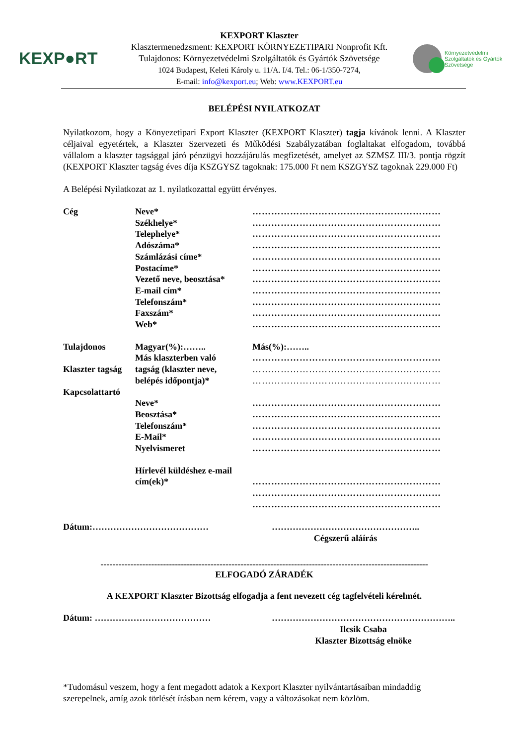KEXP●RT
KEXPORT Klaszter
Klasztermenedzsment: KEXPORT KÖRNYEZETIPARI Nonprofit Kft.
Tulajdonos: Környezetvédelmi Szolgáltatók és Gyártók Szövetsége
1024 Budapest, Keleti Károly u. 11/A. I/4. Tel.: 06-1/350-7274,
E-mail: info@kexport.eu; Web: www.KEXPORT.eu
Környezetvédelmi
Szolgáltatók és Gyártók
Szövetsége
BELÉPÉSI NYILATKOZAT
Nyilatkozom, hogy a Könyezetipari Export Klaszter (KEXPORT Klaszter) tagja kívánok lenni. A Klaszter céljaival egyetértek, a Klaszter Szervezeti és Működési Szabályzatában foglaltakat elfogadom, továbbá vállalom a klaszter tagsággal járó pénzügyi hozzájárulás megfizetését, amelyet az SZMSZ III/3. pontja rögzít (KEXPORT Klaszter tagság éves díja KSZGYSZ tagoknak: 175.000 Ft nem KSZGYSZ tagoknak 229.000 Ft)
A Belépési Nyilatkozat az 1. nyilatkozattal együtt érvényes.
Cég
Neve*
……………………………………………………
Székhelye*
……………………………………………………
Telephelye*
……………………………………………………
Adószáma*
……………………………………………………
Számlázási címe*
……………………………………………………
Postacíme*
……………………………………………………
Vezető neve, beosztása*
……………………………………………………
E-mail cím*
……………………………………………………
Telefonszám*
……………………………………………………
Faxszám*
……………………………………………………
Web*
……………………………………………………
Tulajdonos
Magyar(%):……..
Más(%):……..
Más klaszterben való
……………………………………………………
Klaszter tagság
tagság (klaszter neve,
……………………………………………………
belépés időpontja)*
……………………………………………………
Kapcsolattartó
Neve*
……………………………………………………
Beosztása*
……………………………………………………
Telefonszám*
……………………………………………………
E-Mail*
……………………………………………………
Nyelvismeret
……………………………………………………
Hírlevél küldéshez e-mail
cím(ek)*
……………………………………………………
……………………………………………………
……………………………………………………
Dátum:………………………………… …………………………………………..
Cégszerű aláírás
--------------------------------------------------------------------------------------------------------------
ELFOGADÓ ZÁRADÉK
A KEXPORT Klaszter Bizottság elfogadja a fent nevezett cég tagfelvételi kérelmét.
Dátum: ………………………………… ……………………………………………………..
Ilcsik Csaba
Klaszter Bizottság elnöke
*Tudomásul veszem, hogy a fent megadott adatok a Kexport Klaszter nyilvántartásaiban mindaddig szerepelnek, amíg azok törlését írásban nem kérem, vagy a változásokat nem közlöm.